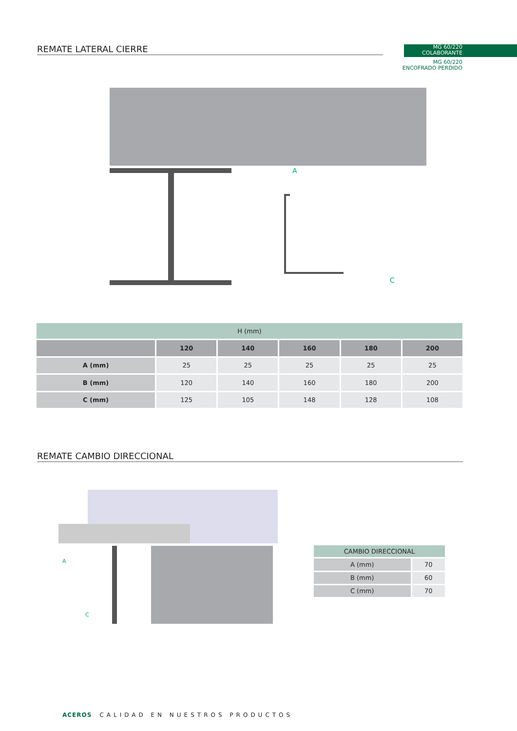REMATE LATERAL CIERRE
MG 60/220
COLABORANTE
MG 60/220
ENCOFRADO PERDIDO
C
A
| H (mm) | | | | | |
| | 120 | 140 | 160 | 180 | 200 |
| A (mm) | 25 | 25 | 25 | 25 | 25 |
| B (mm) | 120 | 140 | 160 | 180 | 200 |
| C (mm) | 125 | 105 | 148 | 128 | 108 |
REMATE CAMBIO DIRECCIONAL
A
C
| CAMBIO DIRECCIONAL | |
| A (mm) | 70 |
| B (mm) | 60 |
| C (mm) | 70 |
ACEROS CALIDAD EN NUESTROS PRODUCTOS